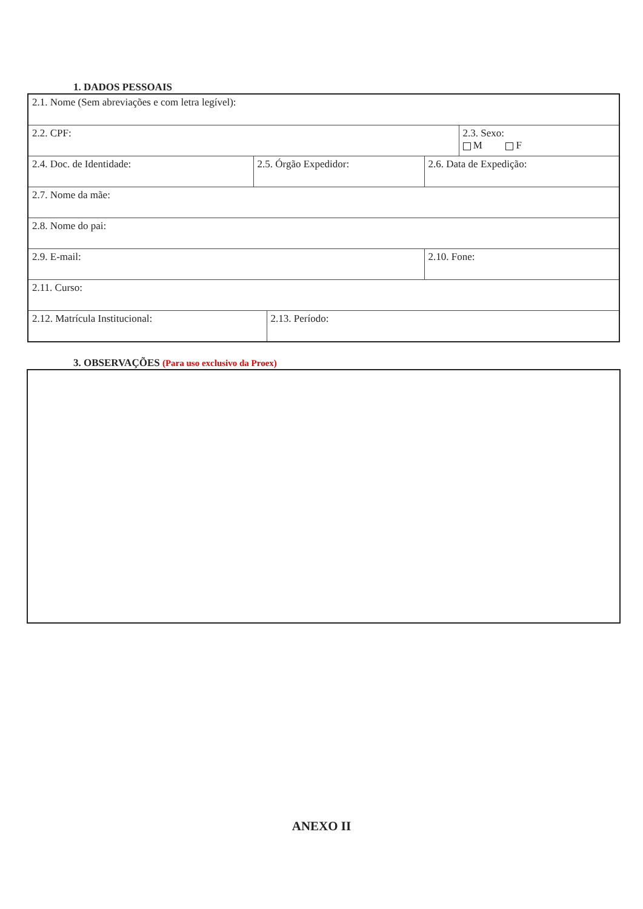1. DADOS PESSOAIS
| 2.1. Nome (Sem abreviações e com letra legível): | | | | |
| 2.2. CPF: | | | | 2.3. Sexo: M F |
| 2.4. Doc. de Identidade: | 2.5. Órgão Expedidor: | | 2.6. Data de Expedição: | |
| 2.7. Nome da mãe: | | | | |
| 2.8. Nome do pai: | | | | |
| 2.9. E-mail: | | | 2.10. Fone: | |
| 2.11. Curso: | | | | |
| 2.12. Matrícula Institucional: | | 2.13. Período: | | |
3. OBSERVAÇÕES (Para uso exclusivo da Proex)
ANEXO II